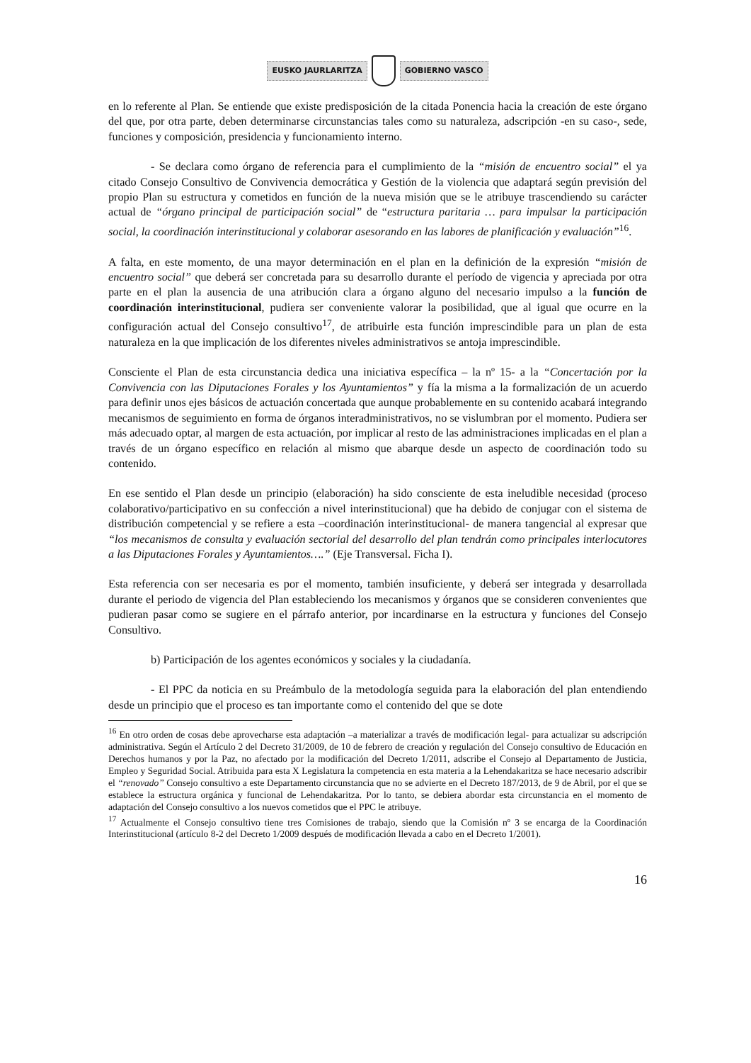EUSKO JAURLARITZA GOBIERNO VASCO
en lo referente al Plan. Se entiende que existe predisposición de la citada Ponencia hacia la creación de este órgano del que, por otra parte, deben determinarse circunstancias tales como su naturaleza, adscripción -en su caso-, sede, funciones y composición, presidencia y funcionamiento interno.
- Se declara como órgano de referencia para el cumplimiento de la “misión de encuentro social” el ya citado Consejo Consultivo de Convivencia democrática y Gestión de la violencia que adaptará según previsión del propio Plan su estructura y cometidos en función de la nueva misión que se le atribuye trascendiendo su carácter actual de “órgano principal de participación social” de “estructura paritaria … para impulsar la participación social, la coordinación interinstitucional y colaborar asesorando en las labores de planificación y evaluación”<sup>16</sup>.
A falta, en este momento, de una mayor determinación en el plan en la definición de la expresión “misión de encuentro social” que deberá ser concretada para su desarrollo durante el período de vigencia y apreciada por otra parte en el plan la ausencia de una atribución clara a órgano alguno del necesario impulso a la función de coordinación interinstitucional, pudiera ser conveniente valorar la posibilidad, que al igual que ocurre en la configuración actual del Consejo consultivo<sup>17</sup>, de atribuirle esta función imprescindible para un plan de esta naturaleza en la que implicación de los diferentes niveles administrativos se antoja imprescindible.
Consciente el Plan de esta circunstancia dedica una iniciativa específica – la nº 15- a la “Concertación por la Convivencia con las Diputaciones Forales y los Ayuntamientos” y fía la misma a la formalización de un acuerdo para definir unos ejes básicos de actuación concertada que aunque probablemente en su contenido acabará integrando mecanismos de seguimiento en forma de órganos interadministrativos, no se vislumbran por el momento. Pudiera ser más adecuado optar, al margen de esta actuación, por implicar al resto de las administraciones implicadas en el plan a través de un órgano específico en relación al mismo que abarque desde un aspecto de coordinación todo su contenido.
En ese sentido el Plan desde un principio (elaboración) ha sido consciente de esta ineludible necesidad (proceso colaborativo/participativo en su confección a nivel interinstitucional) que ha debido de conjugar con el sistema de distribución competencial y se refiere a esta –coordinación interinstitucional- de manera tangencial al expresar que “los mecanismos de consulta y evaluación sectorial del desarrollo del plan tendrán como principales interlocutores a las Diputaciones Forales y Ayuntamientos….” (Eje Transversal. Ficha I).
Esta referencia con ser necesaria es por el momento, también insuficiente, y deberá ser integrada y desarrollada durante el periodo de vigencia del Plan estableciendo los mecanismos y órganos que se consideren convenientes que pudieran pasar como se sugiere en el párrafo anterior, por incardinarse en la estructura y funciones del Consejo Consultivo.
b) Participación de los agentes económicos y sociales y la ciudadanía.
- El PPC da noticia en su Preámbulo de la metodología seguida para la elaboración del plan entendiendo desde un principio que el proceso es tan importante como el contenido del que se dote
<sup>16</sup> En otro orden de cosas debe aprovecharse esta adaptación –a materializar a través de modificación legal- para actualizar su adscripción administrativa. Según el Artículo 2 del Decreto 31/2009, de 10 de febrero de creación y regulación del Consejo consultivo de Educación en Derechos humanos y por la Paz, no afectado por la modificación del Decreto 1/2011, adscribe el Consejo al Departamento de Justicia, Empleo y Seguridad Social. Atribuida para esta X Legislatura la competencia en esta materia a la Lehendakaritza se hace necesario adscribir el “renovado” Consejo consultivo a este Departamento circunstancia que no se advierte en el Decreto 187/2013, de 9 de Abril, por el que se establece la estructura orgánica y funcional de Lehendakaritza. Por lo tanto, se debiera abordar esta circunstancia en el momento de adaptación del Consejo consultivo a los nuevos cometidos que el PPC le atribuye.
<sup>17</sup> Actualmente el Consejo consultivo tiene tres Comisiones de trabajo, siendo que la Comisión nº 3 se encarga de la Coordinación Interinstitucional (artículo 8-2 del Decreto 1/2009 después de modificación llevada a cabo en el Decreto 1/2001).
16